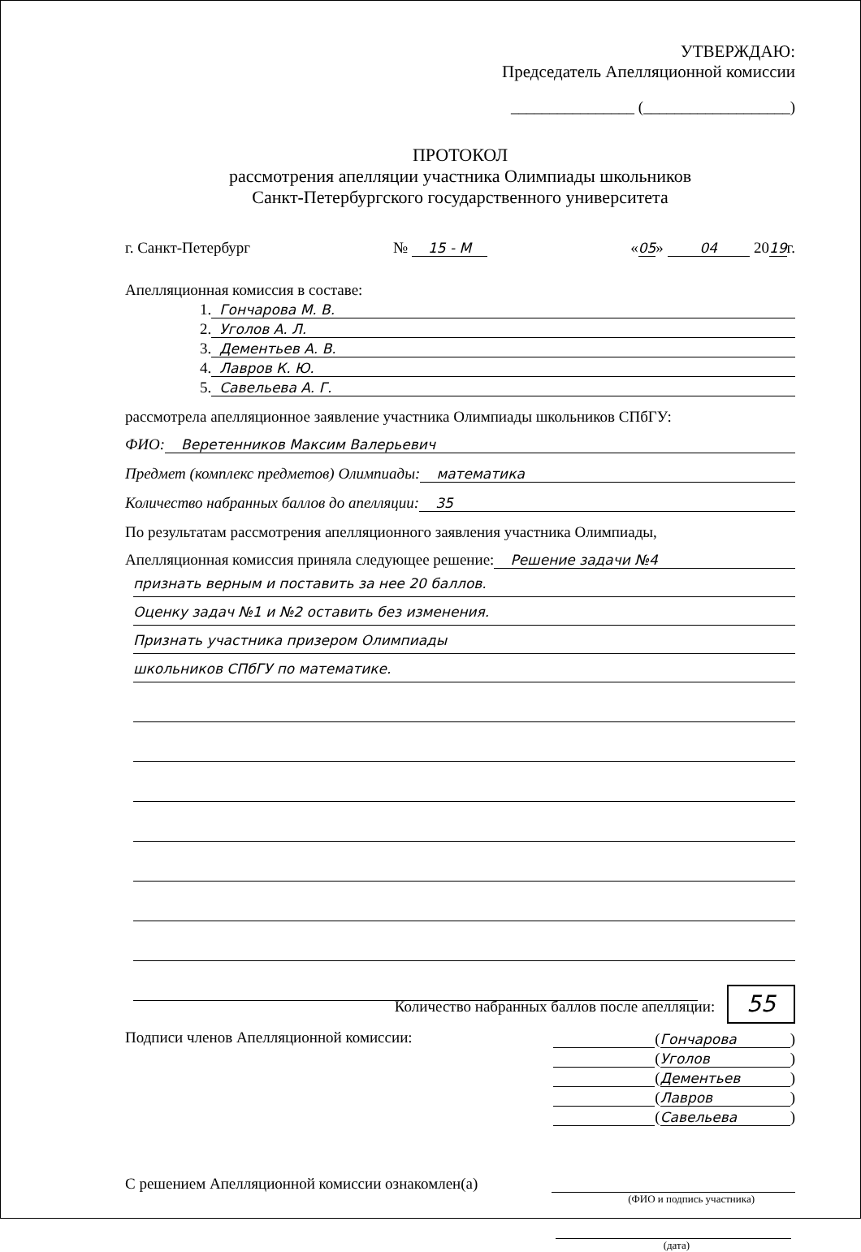УТВЕРЖДАЮ:
Председатель Апелляционной комиссии
________________ (___________________)
ПРОТОКОЛ
рассмотрения апелляции участника Олимпиады школьников
Санкт-Петербургского государственного университета
г. Санкт-Петербург № 15 - М «05» 04 2019г.
Апелляционная комиссия в составе:
1. Гончарова М. В.
2. Уголов А. Л.
3. Дементьев А. В.
4. Лавров К. Ю.
5. Савельева А. Г.
рассмотрела апелляционное заявление участника Олимпиады школьников СПбГУ:
ФИО: Веретенников Максим Валерьевич
Предмет (комплекс предметов) Олимпиады: математика
Количество набранных баллов до апелляции: 35
По результатам рассмотрения апелляционного заявления участника Олимпиады,
Апелляционная комиссия приняла следующее решение: Решение задачи №4
признать верным и поставить за нее 20 баллов.
Оценку задач №1 и №2 оставить без изменения.
Признать участника призером Олимпиады
школьников СПбГУ по математике.
Количество набранных баллов после апелляции: 55
Подписи членов Апелляционной комиссии:
(Гончарова)
(Уголов)
(Дементьев)
(Лавров)
(Савельева)
С решением Апелляционной комиссии ознакомлен(а)
(ФИО и подпись участника)
(дата)